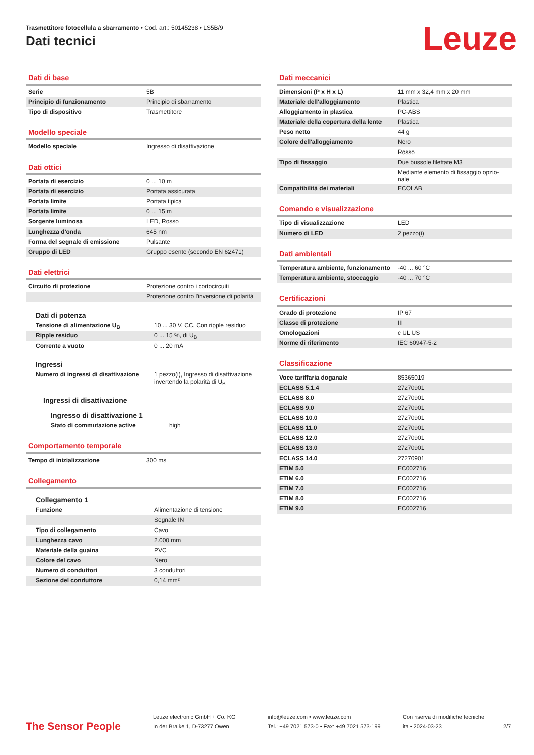Trasmettitore fotocellula a sbarramento • Cod. art.: 50145238 • LS5B/9
Dati tecnici Leuze
Dati di base
| Serie | 5B |
| Principio di funzionamento | Principio di sbarramento |
| Tipo di dispositivo | Trasmettitore |
Modello speciale
| Modello speciale | Ingresso di disattivazione |
Dati ottici
| Portata di esercizio | 0 ... 10 m |
| Portata di esercizio | Portata assicurata |
| Portata limite | Portata tipica |
| Portata limite | 0 ... 15 m |
| Sorgente luminosa | LED, Rosso |
| Lunghezza d'onda | 645 nm |
| Forma del segnale di emissione | Pulsante |
| Gruppo di LED | Gruppo esente (secondo EN 62471) |
Dati elettrici
| Circuito di protezione | Protezione contro i cortocircuiti |
| | Protezione contro l'inversione di polarità |
Dati di potenza
| Tensione di alimentazione U<sub>B</sub> | 10 ... 30 V, CC, Con ripple residuo |
| Ripple residuo | 0 ... 15 %, di U<sub>B</sub> |
| Corrente a vuoto | 0 ... 20 mA |
Ingressi
| Numero di ingressi di disattivazione | 1 pezzo(i), Ingresso di disattivazione invertendo la polarità di U<sub>B</sub> |
Ingressi di disattivazione
Ingresso di disattivazione 1
| Stato di commutazione active | high |
Comportamento temporale
| Tempo di inizializzazione | 300 ms |
Collegamento
Collegamento 1
| Funzione | Alimentazione di tensione |
| | Segnale IN |
| Tipo di collegamento | Cavo |
| Lunghezza cavo | 2.000 mm |
| Materiale della guaina | PVC |
| Colore del cavo | Nero |
| Numero di conduttori | 3 conduttori |
| Sezione del conduttore | 0,14 mm² |
Dati meccanici
| Dimensioni (P x H x L) | 11 mm x 32,4 mm x 20 mm |
| Materiale dell'alloggiamento | Plastica |
| Alloggiamento in plastica | PC-ABS |
| Materiale della copertura della lente | Plastica |
| Peso netto | 44 g |
| Colore dell'alloggiamento | Nero |
| | Rosso |
| Tipo di fissaggio | Due bussole filettate M3 |
| | Mediante elemento di fissaggio opzio-nale |
| Compatibilità dei materiali | ECOLAB |
Comando e visualizzazione
| Tipo di visualizzazione | LED |
| Numero di LED | 2 pezzo(i) |
Dati ambientali
| Temperatura ambiente, funzionamento | -40 ... 60 °C |
| Temperatura ambiente, stoccaggio | -40 ... 70 °C |
Certificazioni
| Grado di protezione | IP 67 |
| Classe di protezione | III |
| Omologazioni | c UL US |
| Norme di riferimento | IEC 60947-5-2 |
Classificazione
| Voce tariffaria doganale | 85365019 |
| ECLASS 5.1.4 | 27270901 |
| ECLASS 8.0 | 27270901 |
| ECLASS 9.0 | 27270901 |
| ECLASS 10.0 | 27270901 |
| ECLASS 11.0 | 27270901 |
| ECLASS 12.0 | 27270901 |
| ECLASS 13.0 | 27270901 |
| ECLASS 14.0 | 27270901 |
| ETIM 5.0 | EC002716 |
| ETIM 6.0 | EC002716 |
| ETIM 7.0 | EC002716 |
| ETIM 8.0 | EC002716 |
| ETIM 9.0 | EC002716 |
The Sensor People
Leuze electronic GmbH + Co. KG
In der Braike 1, D-73277 Owen
info@leuze.com • www.leuze.com
Tel.: +49 7021 573-0 • Fax: +49 7021 573-199
Con riserva di modifiche tecniche
ita • 2024-03-23
2/7